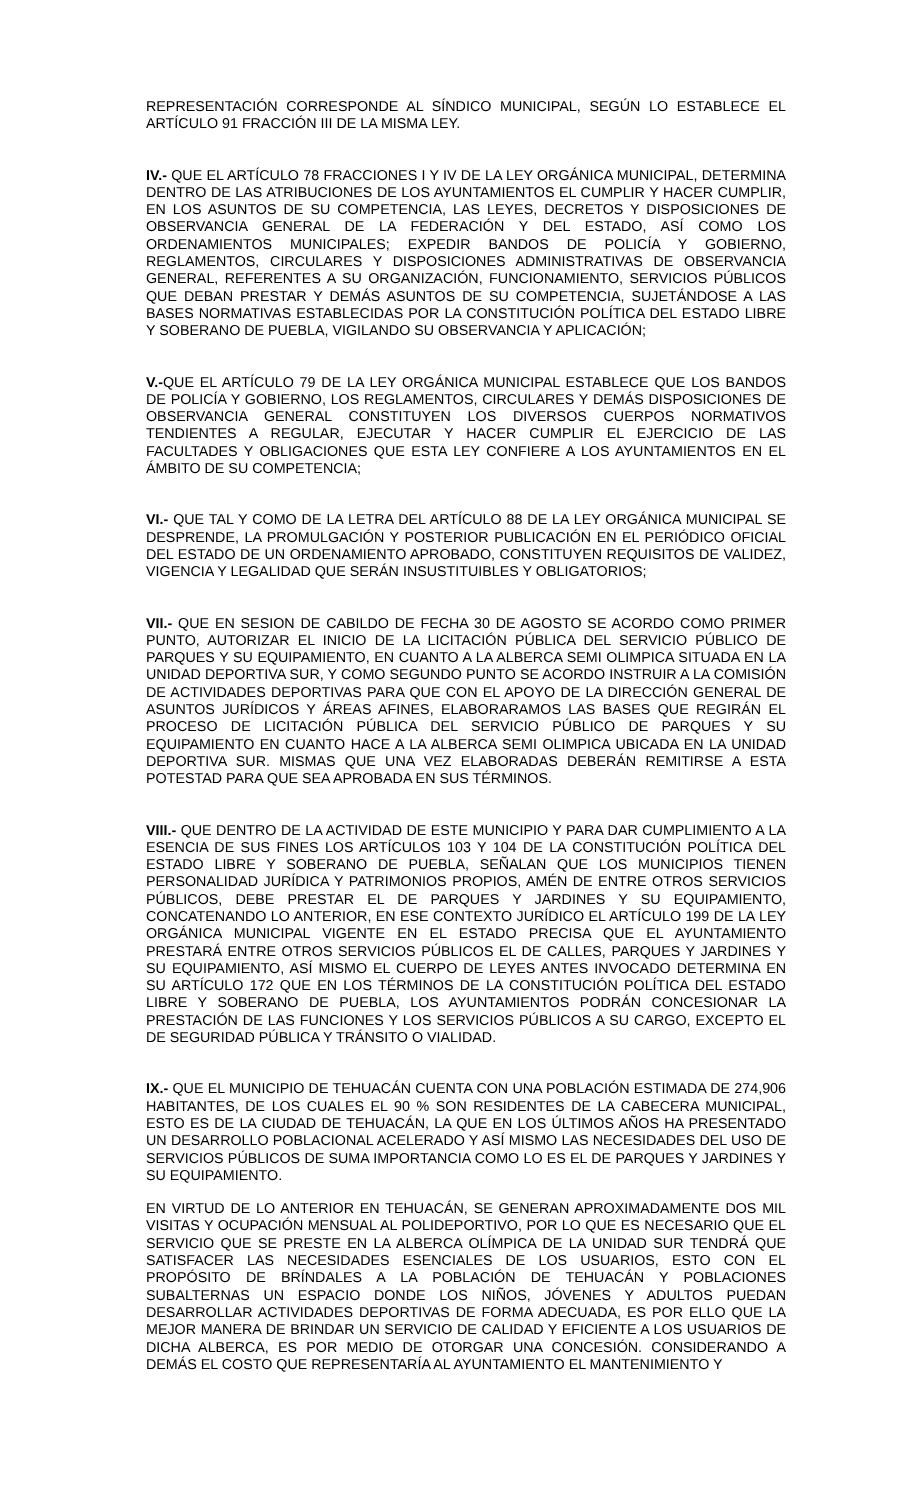REPRESENTACIÓN CORRESPONDE AL SÍNDICO MUNICIPAL, SEGÚN LO ESTABLECE EL ARTÍCULO 91 FRACCIÓN III DE LA MISMA LEY.
IV.- QUE EL ARTÍCULO 78 FRACCIONES I Y IV DE LA LEY ORGÁNICA MUNICIPAL, DETERMINA DENTRO DE LAS ATRIBUCIONES DE LOS AYUNTAMIENTOS EL CUMPLIR Y HACER CUMPLIR, EN LOS ASUNTOS DE SU COMPETENCIA, LAS LEYES, DECRETOS Y DISPOSICIONES DE OBSERVANCIA GENERAL DE LA FEDERACIÓN Y DEL ESTADO, ASÍ COMO LOS ORDENAMIENTOS MUNICIPALES; EXPEDIR BANDOS DE POLICÍA Y GOBIERNO, REGLAMENTOS, CIRCULARES Y DISPOSICIONES ADMINISTRATIVAS DE OBSERVANCIA GENERAL, REFERENTES A SU ORGANIZACIÓN, FUNCIONAMIENTO, SERVICIOS PÚBLICOS QUE DEBAN PRESTAR Y DEMÁS ASUNTOS DE SU COMPETENCIA, SUJETÁNDOSE A LAS BASES NORMATIVAS ESTABLECIDAS POR LA CONSTITUCIÓN POLÍTICA DEL ESTADO LIBRE Y SOBERANO DE PUEBLA, VIGILANDO SU OBSERVANCIA Y APLICACIÓN;
V.-QUE EL ARTÍCULO 79 DE LA LEY ORGÁNICA MUNICIPAL ESTABLECE QUE LOS BANDOS DE POLICÍA Y GOBIERNO, LOS REGLAMENTOS, CIRCULARES Y DEMÁS DISPOSICIONES DE OBSERVANCIA GENERAL CONSTITUYEN LOS DIVERSOS CUERPOS NORMATIVOS TENDIENTES A REGULAR, EJECUTAR Y HACER CUMPLIR EL EJERCICIO DE LAS FACULTADES Y OBLIGACIONES QUE ESTA LEY CONFIERE A LOS AYUNTAMIENTOS EN EL ÁMBITO DE SU COMPETENCIA;
VI.- QUE TAL Y COMO DE LA LETRA DEL ARTÍCULO 88 DE LA LEY ORGÁNICA MUNICIPAL SE DESPRENDE, LA PROMULGACIÓN Y POSTERIOR PUBLICACIÓN EN EL PERIÓDICO OFICIAL DEL ESTADO DE UN ORDENAMIENTO APROBADO, CONSTITUYEN REQUISITOS DE VALIDEZ, VIGENCIA Y LEGALIDAD QUE SERÁN INSUSTITUIBLES Y OBLIGATORIOS;
VII.- QUE EN SESION DE CABILDO DE FECHA 30 DE AGOSTO SE ACORDO COMO PRIMER PUNTO, AUTORIZAR EL INICIO DE LA LICITACIÓN PÚBLICA DEL SERVICIO PÚBLICO DE PARQUES Y SU EQUIPAMIENTO, EN CUANTO A LA ALBERCA SEMI OLIMPICA SITUADA EN LA UNIDAD DEPORTIVA SUR, Y COMO SEGUNDO PUNTO SE ACORDO INSTRUIR A LA COMISIÓN DE ACTIVIDADES DEPORTIVAS PARA QUE CON EL APOYO DE LA DIRECCIÓN GENERAL DE ASUNTOS JURÍDICOS Y ÁREAS AFINES, ELABORARAMOS LAS BASES QUE REGIRÁN EL PROCESO DE LICITACIÓN PÚBLICA DEL SERVICIO PÚBLICO DE PARQUES Y SU EQUIPAMIENTO EN CUANTO HACE A LA ALBERCA SEMI OLIMPICA UBICADA EN LA UNIDAD DEPORTIVA SUR. MISMAS QUE UNA VEZ ELABORADAS DEBERÁN REMITIRSE A ESTA POTESTAD PARA QUE SEA APROBADA EN SUS TÉRMINOS.
VIII.- QUE DENTRO DE LA ACTIVIDAD DE ESTE MUNICIPIO Y PARA DAR CUMPLIMIENTO A LA ESENCIA DE SUS FINES LOS ARTÍCULOS 103 Y 104 DE LA CONSTITUCIÓN POLÍTICA DEL ESTADO LIBRE Y SOBERANO DE PUEBLA, SEÑALAN QUE LOS MUNICIPIOS TIENEN PERSONALIDAD JURÍDICA Y PATRIMONIOS PROPIOS, AMÉN DE ENTRE OTROS SERVICIOS PÚBLICOS, DEBE PRESTAR EL DE PARQUES Y JARDINES Y SU EQUIPAMIENTO, CONCATENANDO LO ANTERIOR, EN ESE CONTEXTO JURÍDICO EL ARTÍCULO 199 DE LA LEY ORGÁNICA MUNICIPAL VIGENTE EN EL ESTADO PRECISA QUE EL AYUNTAMIENTO PRESTARÁ ENTRE OTROS SERVICIOS PÚBLICOS EL DE CALLES, PARQUES Y JARDINES Y SU EQUIPAMIENTO, ASÍ MISMO EL CUERPO DE LEYES ANTES INVOCADO DETERMINA EN SU ARTÍCULO 172 QUE EN LOS TÉRMINOS DE LA CONSTITUCIÓN POLÍTICA DEL ESTADO LIBRE Y SOBERANO DE PUEBLA, LOS AYUNTAMIENTOS PODRÁN CONCESIONAR LA PRESTACIÓN DE LAS FUNCIONES Y LOS SERVICIOS PÚBLICOS A SU CARGO, EXCEPTO EL DE SEGURIDAD PÚBLICA Y TRÁNSITO O VIALIDAD.
IX.- QUE EL MUNICIPIO DE TEHUACÁN CUENTA CON UNA POBLACIÓN ESTIMADA DE 274,906 HABITANTES, DE LOS CUALES EL 90 % SON RESIDENTES DE LA CABECERA MUNICIPAL, ESTO ES DE LA CIUDAD DE TEHUACÁN, LA QUE EN LOS ÚLTIMOS AÑOS HA PRESENTADO UN DESARROLLO POBLACIONAL ACELERADO Y ASÍ MISMO LAS NECESIDADES DEL USO DE SERVICIOS PÚBLICOS DE SUMA IMPORTANCIA COMO LO ES EL DE PARQUES Y JARDINES Y SU EQUIPAMIENTO.
EN VIRTUD DE LO ANTERIOR EN TEHUACÁN, SE GENERAN APROXIMADAMENTE DOS MIL VISITAS Y OCUPACIÓN MENSUAL AL POLIDEPORTIVO, POR LO QUE ES NECESARIO QUE EL SERVICIO QUE SE PRESTE EN LA ALBERCA OLÍMPICA DE LA UNIDAD SUR TENDRÁ QUE SATISFACER LAS NECESIDADES ESENCIALES DE LOS USUARIOS, ESTO CON EL PROPÓSITO DE BRÍNDALES A LA POBLACIÓN DE TEHUACÁN Y POBLACIONES SUBALTERNAS UN ESPACIO DONDE LOS NIÑOS, JÓVENES Y ADULTOS PUEDAN DESARROLLAR ACTIVIDADES DEPORTIVAS DE FORMA ADECUADA, ES POR ELLO QUE LA MEJOR MANERA DE BRINDAR UN SERVICIO DE CALIDAD Y EFICIENTE A LOS USUARIOS DE DICHA ALBERCA, ES POR MEDIO DE OTORGAR UNA CONCESIÓN. CONSIDERANDO A DEMÁS EL COSTO QUE REPRESENTARÍA AL AYUNTAMIENTO EL MANTENIMIENTO Y